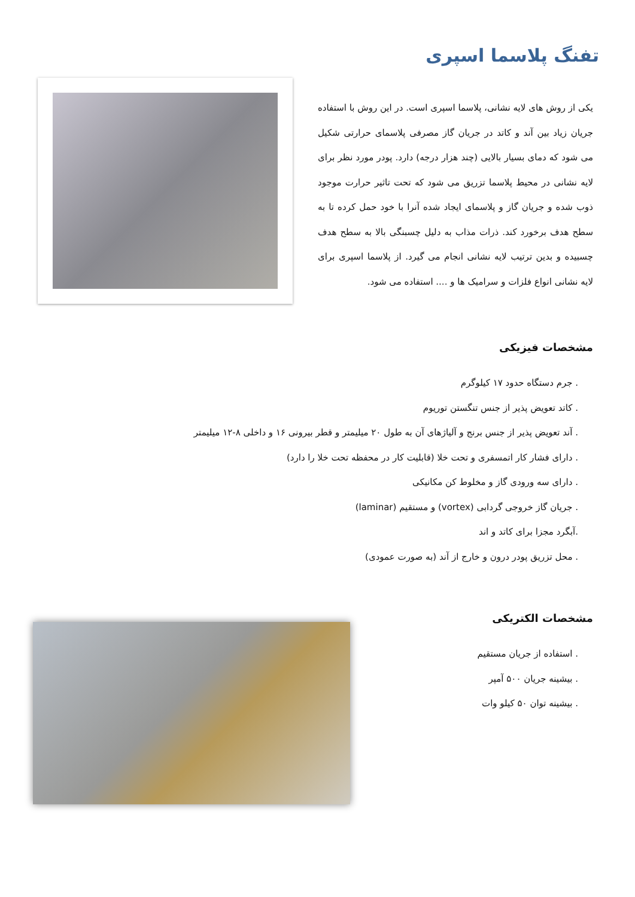تفنگ پلاسما اسپری
یکی از روش های لایه نشانی، پلاسما اسپری است. در این روش با استفاده جریان زیاد بین آند و کاتد در جریان گاز مصرفی پلاسمای حرارتی شکیل می شود که دمای بسیار بالایی (چند هزار درجه) دارد. پودر مورد نظر برای لایه نشانی در محیط پلاسما تزریق می شود که تحت تاثیر حرارت موجود ذوب شده و جریان گاز و پلاسمای ایجاد شده آنرا با خود حمل کرده تا به سطح هدف برخورد کند. ذرات مذاب به دلیل چسبنگی بالا به سطح هدف چسبیده و بدین ترتیب لایه نشانی انجام می گیرد. از پلاسما اسپری برای لایه نشانی انواع فلزات و سرامیک ها و .... استفاده می شود.
مشخصات فیزیکی
. جرم دستگاه حدود ۱۷ کیلوگرم
. کاتد تعویض پذیر از جنس تنگستن توریوم
. آند تعویض پذیر از جنس برنج و آلیاژهای آن به طول ۲۰ میلیمتر و قطر بیرونی ۱۶ و داخلی ۸-۱۲ میلیمتر
. دارای فشار کار اتمسفری و تحت خلا (قابلیت کار در محفظه تحت خلا را دارد)
. دارای سه ورودی گاز و مخلوط کن مکانیکی
. جریان گاز خروجی گردابی (vortex) و مستقیم (laminar)
.آبگرد مجزا برای کاتد و اند
. محل تزریق پودر درون و خارج از آند (به صورت عمودی)
مشخصات الکتریکی
. استفاده از جریان مستقیم
. بیشینه جریان ۵۰۰ آمپر
. بیشینه توان ۵۰ کیلو وات